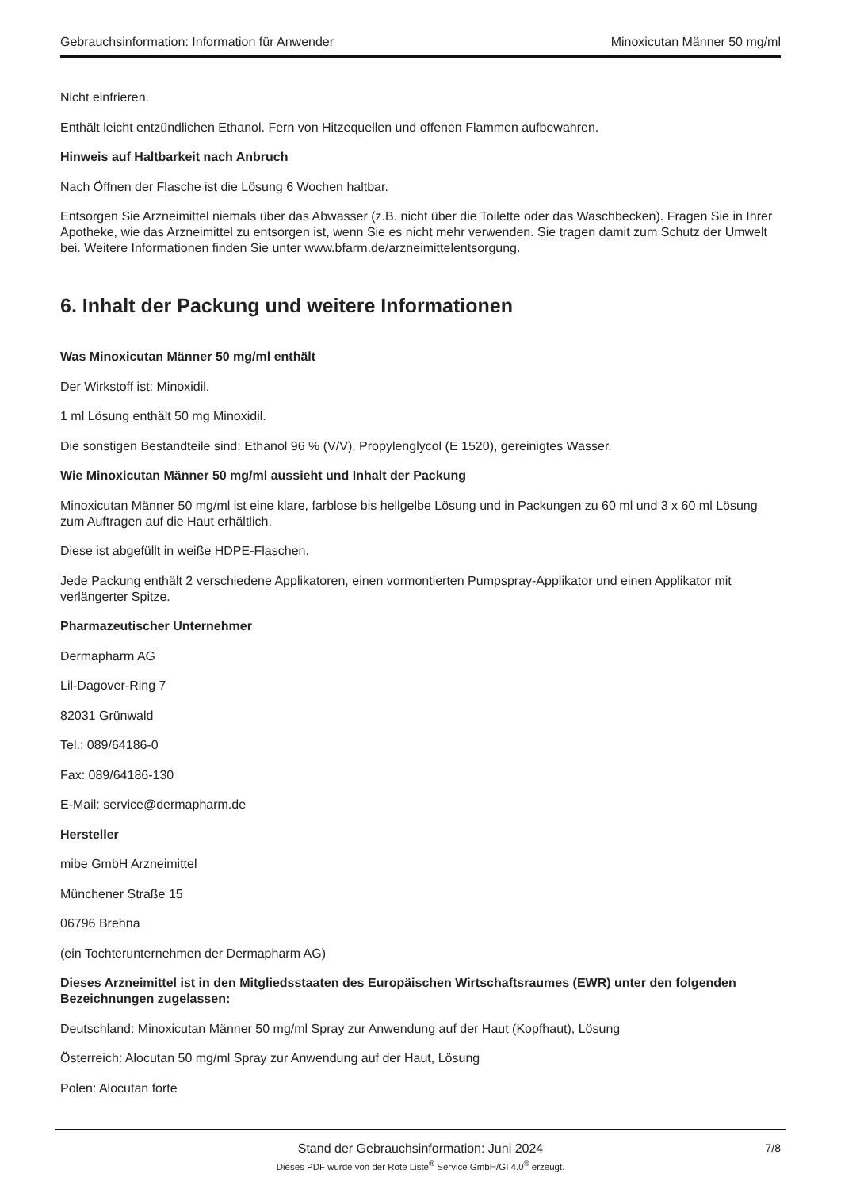Gebrauchsinformation: Information für Anwender Minoxicutan Männer 50 mg/ml
Nicht einfrieren.
Enthält leicht entzündlichen Ethanol. Fern von Hitzequellen und offenen Flammen aufbewahren.
Hinweis auf Haltbarkeit nach Anbruch
Nach Öffnen der Flasche ist die Lösung 6 Wochen haltbar.
Entsorgen Sie Arzneimittel niemals über das Abwasser (z.B. nicht über die Toilette oder das Waschbecken). Fragen Sie in Ihrer Apotheke, wie das Arzneimittel zu entsorgen ist, wenn Sie es nicht mehr verwenden. Sie tragen damit zum Schutz der Umwelt bei. Weitere Informationen finden Sie unter www.bfarm.de/arzneimittelentsorgung.
6. Inhalt der Packung und weitere Informationen
Was Minoxicutan Männer 50 mg/ml enthält
Der Wirkstoff ist: Minoxidil.
1 ml Lösung enthält 50 mg Minoxidil.
Die sonstigen Bestandteile sind: Ethanol 96 % (V/V), Propylenglycol (E 1520), gereinigtes Wasser.
Wie Minoxicutan Männer 50 mg/ml aussieht und Inhalt der Packung
Minoxicutan Männer 50 mg/ml ist eine klare, farblose bis hellgelbe Lösung und in Packungen zu 60 ml und 3 x 60 ml Lösung zum Auftragen auf die Haut erhältlich.
Diese ist abgefüllt in weiße HDPE-Flaschen.
Jede Packung enthält 2 verschiedene Applikatoren, einen vormontierten Pumpspray-Applikator und einen Applikator mit verlängerter Spitze.
Pharmazeutischer Unternehmer
Dermapharm AG
Lil-Dagover-Ring 7
82031 Grünwald
Tel.: 089/64186-0
Fax: 089/64186-130
E-Mail: service@dermapharm.de
Hersteller
mibe GmbH Arzneimittel
Münchener Straße 15
06796 Brehna
(ein Tochterunternehmen der Dermapharm AG)
Dieses Arzneimittel ist in den Mitgliedsstaaten des Europäischen Wirtschaftsraumes (EWR) unter den folgenden Bezeichnungen zugelassen:
Deutschland: Minoxicutan Männer 50 mg/ml Spray zur Anwendung auf der Haut (Kopfhaut), Lösung
Österreich: Alocutan 50 mg/ml Spray zur Anwendung auf der Haut, Lösung
Polen: Alocutan forte
Stand der Gebrauchsinformation: Juni 2024
Dieses PDF wurde von der Rote Liste<sup>®</sup> Service GmbH/GI 4.0<sup>®</sup> erzeugt.
7/8